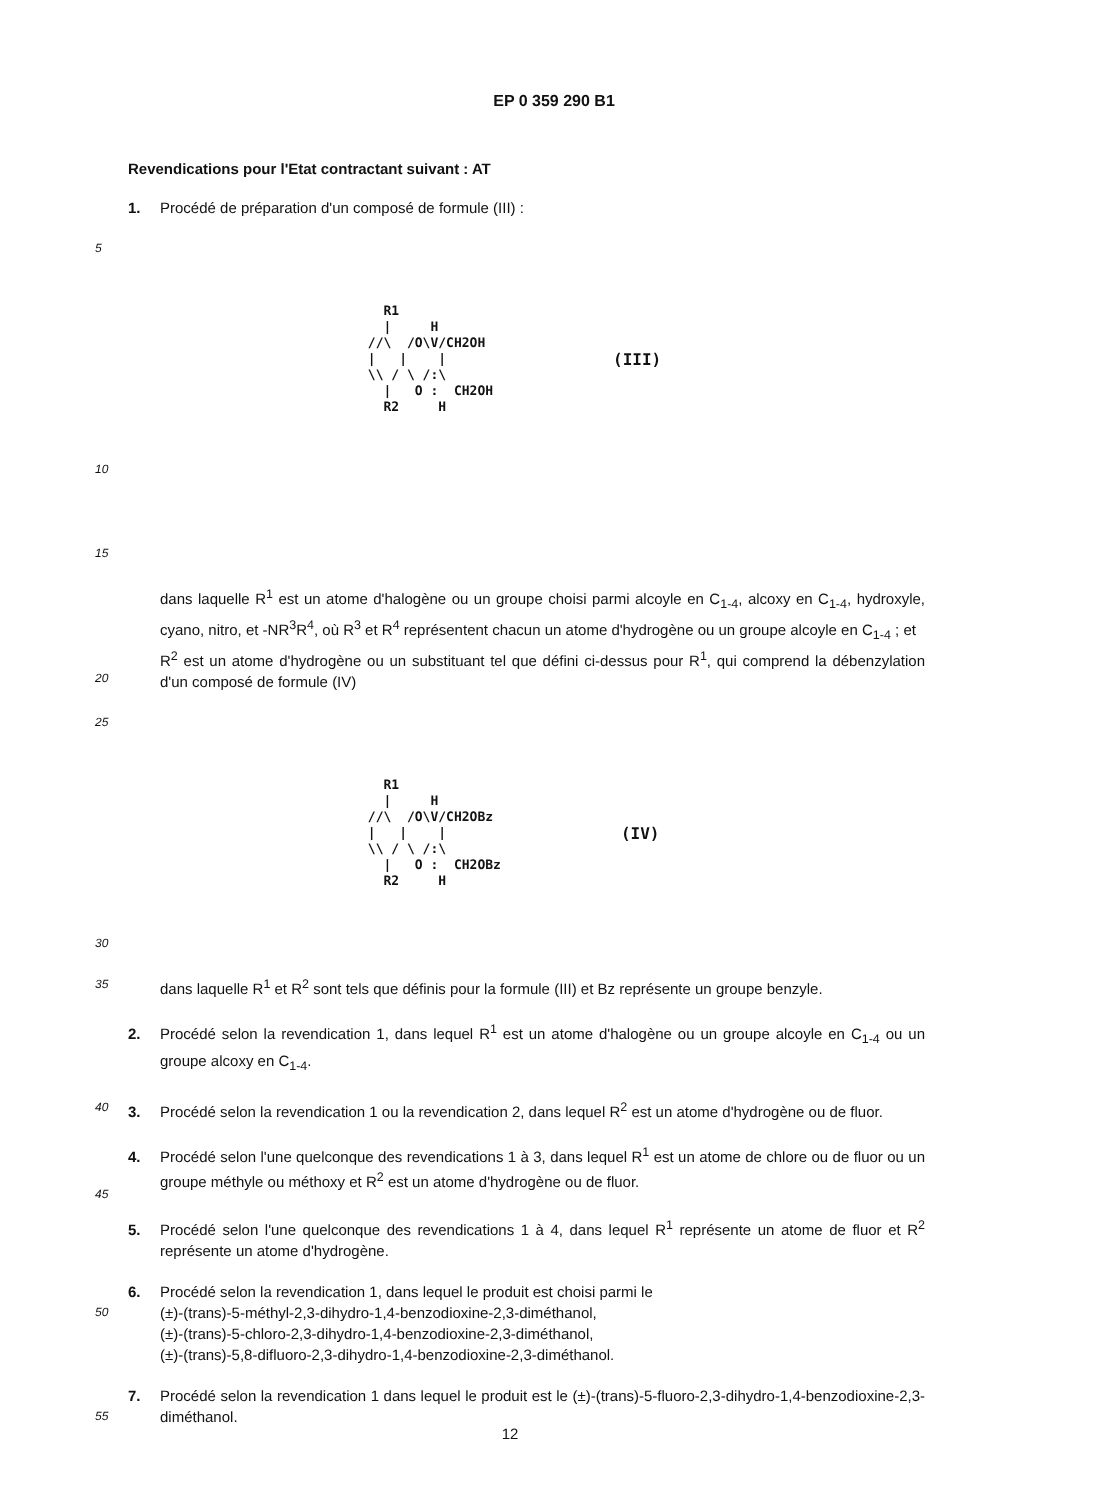EP 0 359 290 B1
Revendications pour l'Etat contractant suivant : AT
1. Procédé de préparation d'un composé de formule (III) :
5
   R1
   |     H
 //\  /O\V/CH2OH
 |   |    |
 \\ / \ /:\
   |   O :  CH2OH
   R2     H
(III)
10
15
20
dans laquelle R<sup>1</sup> est un atome d'halogène ou un groupe choisi parmi alcoyle en C<sub>1-4</sub>, alcoxy en C<sub>1-4</sub>, hydroxyle, cyano, nitro, et -NR<sup>3</sup>R<sup>4</sup>, où R<sup>3</sup> et R<sup>4</sup> représentent chacun un atome d'hydrogène ou un groupe alcoyle en C<sub>1-4</sub> ; et
R<sup>2</sup> est un atome d'hydrogène ou un substituant tel que défini ci-dessus pour R<sup>1</sup>, qui comprend la débenzylation d'un composé de formule (IV)
25
   R1
   |     H
 //\  /O\V/CH2OBz
 |   |    |
 \\ / \ /:\
   |   O :  CH2OBz
   R2     H
(IV)
30
35
dans laquelle R<sup>1</sup> et R<sup>2</sup> sont tels que définis pour la formule (III) et Bz représente un groupe benzyle.
2. Procédé selon la revendication 1, dans lequel R<sup>1</sup> est un atome d'halogène ou un groupe alcoyle en C<sub>1-4</sub> ou un groupe alcoxy en C<sub>1-4</sub>.
40
3. Procédé selon la revendication 1 ou la revendication 2, dans lequel R<sup>2</sup> est un atome d'hydrogène ou de fluor.
45
4. Procédé selon l'une quelconque des revendications 1 à 3, dans lequel R<sup>1</sup> est un atome de chlore ou de fluor ou un groupe méthyle ou méthoxy et R<sup>2</sup> est un atome d'hydrogène ou de fluor.
5. Procédé selon l'une quelconque des revendications 1 à 4, dans lequel R<sup>1</sup> représente un atome de fluor et R<sup>2</sup> représente un atome d'hydrogène.
50
6. Procédé selon la revendication 1, dans lequel le produit est choisi parmi le
(±)-(trans)-5-méthyl-2,3-dihydro-1,4-benzodioxine-2,3-diméthanol,
(±)-(trans)-5-chloro-2,3-dihydro-1,4-benzodioxine-2,3-diméthanol,
(±)-(trans)-5,8-difluoro-2,3-dihydro-1,4-benzodioxine-2,3-diméthanol.
55
7. Procédé selon la revendication 1 dans lequel le produit est le (±)-(trans)-5-fluoro-2,3-dihydro-1,4-benzodioxine-2,3-diméthanol.
12